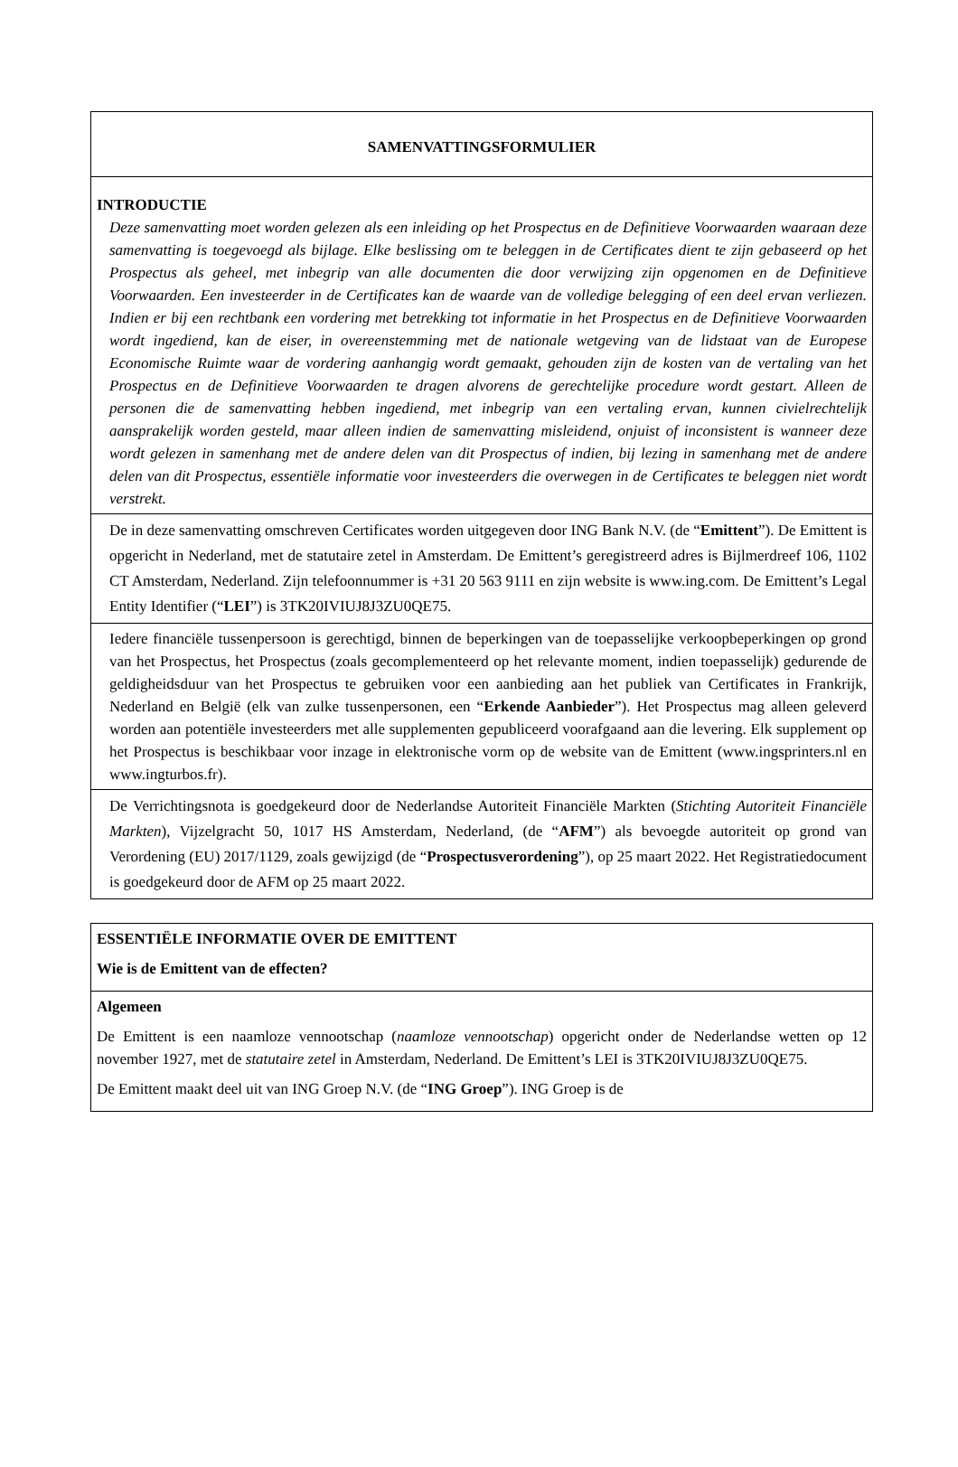| SAMENVATTINGSFORMULIER |
| INTRODUCTIE Deze samenvatting moet worden gelezen als een inleiding op het Prospectus en de Definitieve Voorwaarden waaraan deze samenvatting is toegevoegd als bijlage. Elke beslissing om te beleggen in de Certificates dient te zijn gebaseerd op het Prospectus als geheel, met inbegrip van alle documenten die door verwijzing zijn opgenomen en de Definitieve Voorwaarden. Een investeerder in de Certificates kan de waarde van de volledige belegging of een deel ervan verliezen. Indien er bij een rechtbank een vordering met betrekking tot informatie in het Prospectus en de Definitieve Voorwaarden wordt ingediend, kan de eiser, in overeenstemming met de nationale wetgeving van de lidstaat van de Europese Economische Ruimte waar de vordering aanhangig wordt gemaakt, gehouden zijn de kosten van de vertaling van het Prospectus en de Definitieve Voorwaarden te dragen alvorens de gerechtelijke procedure wordt gestart. Alleen de personen die de samenvatting hebben ingediend, met inbegrip van een vertaling ervan, kunnen civielrechtelijk aansprakelijk worden gesteld, maar alleen indien de samenvatting misleidend, onjuist of inconsistent is wanneer deze wordt gelezen in samenhang met de andere delen van dit Prospectus of indien, bij lezing in samenhang met de andere delen van dit Prospectus, essentiële informatie voor investeerders die overwegen in de Certificates te beleggen niet wordt verstrekt. |
| De in deze samenvatting omschreven Certificates worden uitgegeven door ING Bank N.V. (de “ Emittent ”). De Emittent is opgericht in Nederland, met de statutaire zetel in Amsterdam. De Emittent’s geregistreerd adres is Bijlmerdreef 106, 1102 CT Amsterdam, Nederland. Zijn telefoonnummer is +31 20 563 9111 en zijn website is www.ing.com. De Emittent’s Legal Entity Identifier (“ LEI ”) is 3TK20IVIUJ8J3ZU0QE75. |
| Iedere financiële tussenpersoon is gerechtigd, binnen de beperkingen van de toepasselijke verkoopbeperkingen op grond van het Prospectus, het Prospectus (zoals gecomplementeerd op het relevante moment, indien toepasselijk) gedurende de geldigheidsduur van het Prospectus te gebruiken voor een aanbieding aan het publiek van Certificates in Frankrijk, Nederland en België (elk van zulke tussenpersonen, een “ Erkende Aanbieder ”). Het Prospectus mag alleen geleverd worden aan potentiële investeerders met alle supplementen gepubliceerd voorafgaand aan die levering. Elk supplement op het Prospectus is beschikbaar voor inzage in elektronische vorm op de website van de Emittent (www.ingsprinters.nl en www.ingturbos.fr). |
| De Verrichtingsnota is goedgekeurd door de Nederlandse Autoriteit Financiële Markten ( Stichting Autoriteit Financiële Markten ), Vijzelgracht 50, 1017 HS Amsterdam, Nederland, (de “ AFM ”) als bevoegde autoriteit op grond van Verordening (EU) 2017/1129, zoals gewijzigd (de “ Prospectusverordening ”), op 25 maart 2022. Het Registratiedocument is goedgekeurd door de AFM op 25 maart 2022. |
| ESSENTIËLE INFORMATIE OVER DE EMITTENT Wie is de Emittent van de effecten? |
| Algemeen De Emittent is een naamloze vennootschap ( naamloze vennootschap ) opgericht onder de Nederlandse wetten op 12 november 1927, met de statutaire zetel in Amsterdam, Nederland. De Emittent’s LEI is 3TK20IVIUJ8J3ZU0QE75. De Emittent maakt deel uit van ING Groep N.V. (de “ ING Groep ”). ING Groep is de |